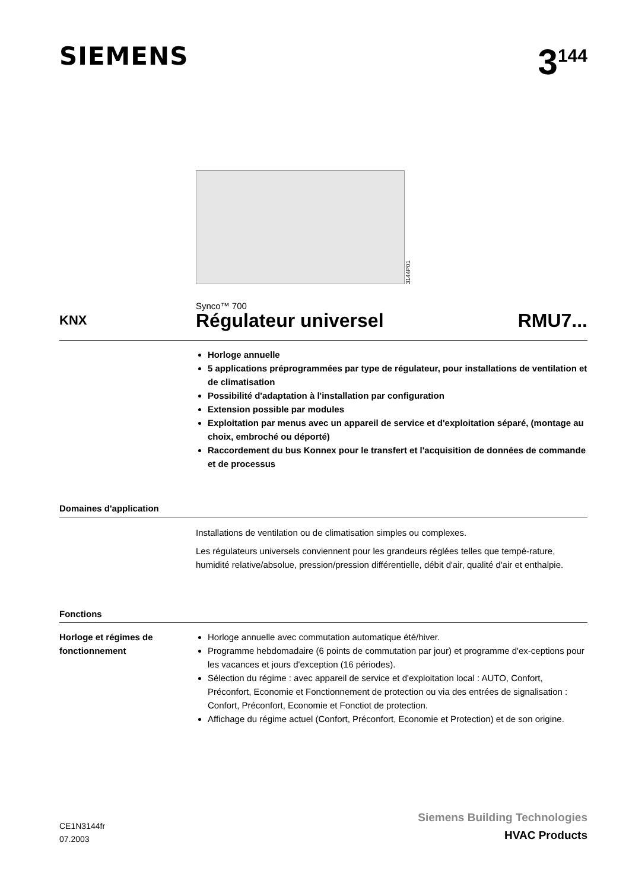SIEMENS
3<sup>144</sup>
3144P01
Synco™ 700
KNX
Régulateur universel RMU7...
Horloge annuelle
5 applications préprogrammées par type de régulateur, pour installations de ventilation et de climatisation
Possibilité d'adaptation à l'installation par configuration
Extension possible par modules
Exploitation par menus avec un appareil de service et d'exploitation séparé, (montage au choix, embroché ou déporté)
Raccordement du bus Konnex pour le transfert et l'acquisition de données de commande et de processus
Domaines d'application
Installations de ventilation ou de climatisation simples ou complexes.
Les régulateurs universels conviennent pour les grandeurs réglées telles que tempé-rature, humidité relative/absolue, pression/pression différentielle, débit d'air, qualité d'air et enthalpie.
Fonctions
Horloge et régimes de fonctionnement
Horloge annuelle avec commutation automatique été/hiver.
Programme hebdomadaire (6 points de commutation par jour) et programme d'ex-ceptions pour les vacances et jours d'exception (16 périodes).
Sélection du régime : avec appareil de service et d'exploitation local : AUTO, Confort, Préconfort, Economie et Fonctionnement de protection ou via des entrées de signalisation : Confort, Préconfort, Economie et Fonctiot de protection.
Affichage du régime actuel (Confort, Préconfort, Economie et Protection) et de son origine.
CE1N3144fr
07.2003
Siemens Building Technologies
HVAC Products